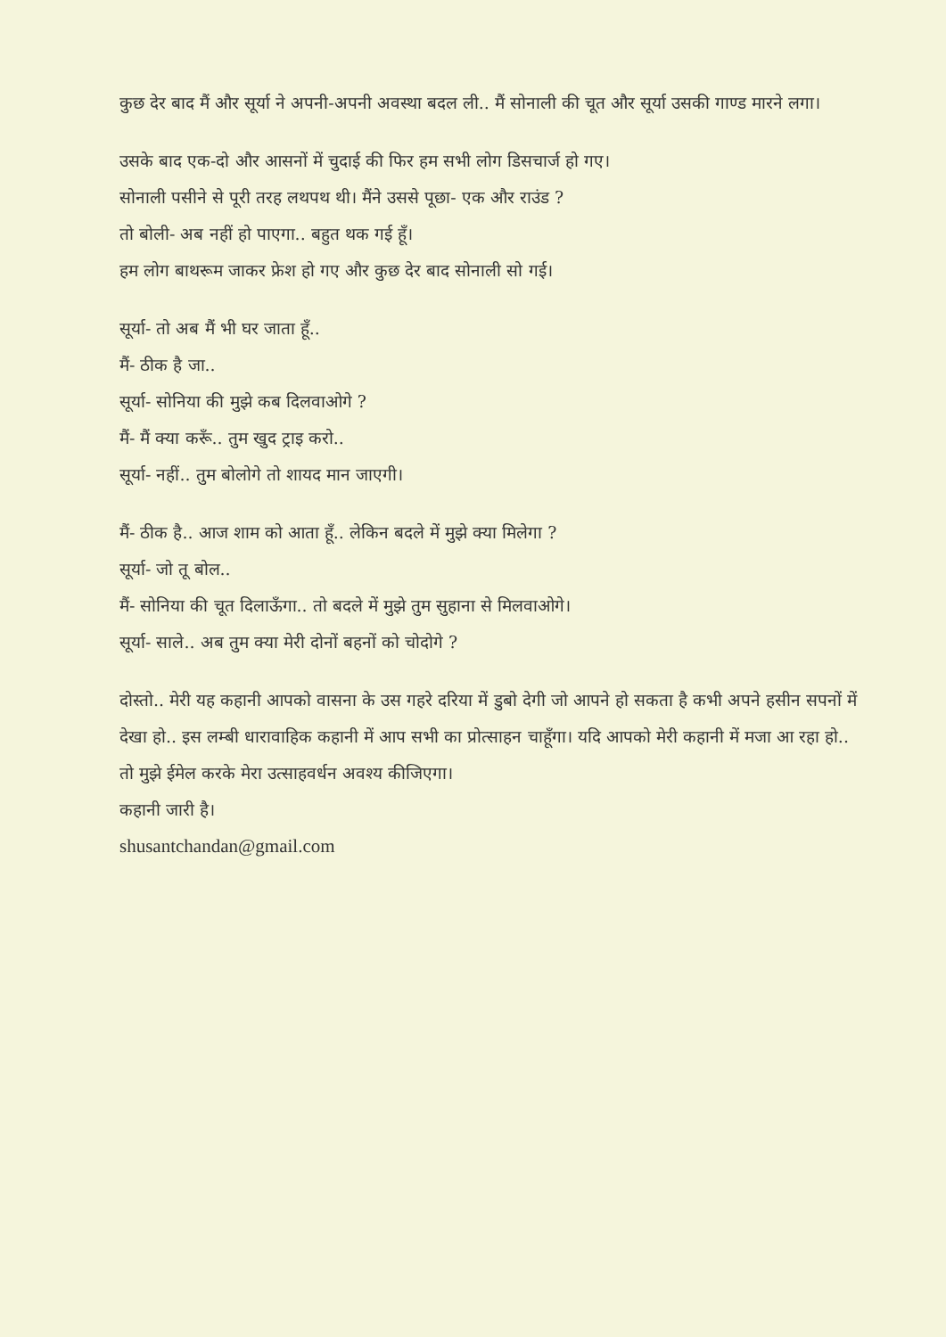कुछ देर बाद मैं और सूर्या ने अपनी-अपनी अवस्था बदल ली.. मैं सोनाली की चूत और सूर्या उसकी गाण्ड मारने लगा।
उसके बाद एक-दो और आसनों में चुदाई की फिर हम सभी लोग डिसचार्ज हो गए।
सोनाली पसीने से पूरी तरह लथपथ थी। मैंने उससे पूछा- एक और राउंड ?
तो बोली- अब नहीं हो पाएगा.. बहुत थक गई हूँ।
हम लोग बाथरूम जाकर फ्रेश हो गए और कुछ देर बाद सोनाली सो गई।
सूर्या- तो अब मैं भी घर जाता हूँ..
मैं- ठीक है जा..
सूर्या- सोनिया की मुझे कब दिलवाओगे ?
मैं- मैं क्या करूँ.. तुम खुद ट्राइ करो..
सूर्या- नहीं.. तुम बोलोगे तो शायद मान जाएगी।
मैं- ठीक है.. आज शाम को आता हूँ.. लेकिन बदले में मुझे क्या मिलेगा ?
सूर्या- जो तू बोल..
मैं- सोनिया की चूत दिलाऊँगा.. तो बदले में मुझे तुम सुहाना से मिलवाओगे।
सूर्या- साले.. अब तुम क्या मेरी दोनों बहनों को चोदोगे ?
दोस्तो.. मेरी यह कहानी आपको वासना के उस गहरे दरिया में डुबो देगी जो आपने हो सकता है कभी अपने हसीन सपनों में देखा हो.. इस लम्बी धारावाहिक कहानी में आप सभी का प्रोत्साहन चाहूँगा। यदि आपको मेरी कहानी में मजा आ रहा हो.. तो मुझे ईमेल करके मेरा उत्साहवर्धन अवश्य कीजिएगा।
कहानी जारी है।
shusantchandan@gmail.com